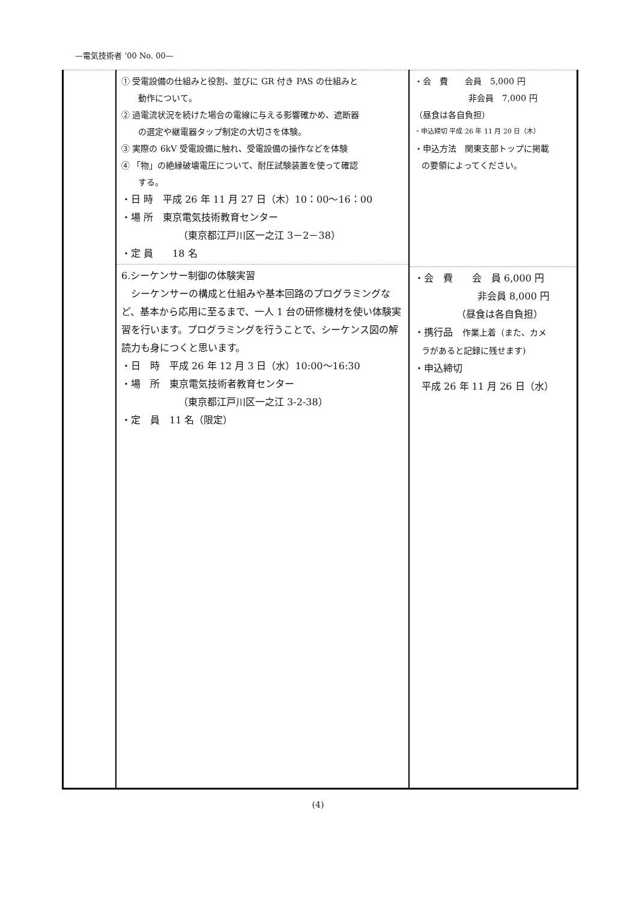—電気技術者 ’00 No. 00—
| | ① 受電設備の仕組みと役割、並びに GR 付き PAS の仕組みと 動作について。 ② 過電流状況を続けた場合の電線に与える影響確かめ、遮断器 の選定や継電器タップ制定の大切さを体験。 ③ 実際の 6kV 受電設備に触れ、受電設備の操作などを体験 ④ 「物」の絶縁破壊電圧について、耐圧試験装置を使って確認 する。 ・日 時 平成 26 年 11 月 27 日（木）10：00～16：00 ・場 所 東京電気技術教育センター （東京都江戸川区一之江 3－2－38） ・定 員 18 名 6.シーケンサー制御の体験実習 シーケンサーの構成と仕組みや基本回路のプログラミングなど、基本から応用に至るまで、一人 1 台の研修機材を使い体験実習を行います。プログラミングを行うことで、シーケンス図の解読力も身につくと思います。 ・日 時 平成 26 年 12 月 3 日（水）10:00～16:30 ・場 所 東京電気技術者教育センター （東京都江戸川区一之江 3-2-38） ・定 員 11 名（限定） | ・会 費 会員 5,000 円 非会員 7,000 円 （昼食は各自負担） ・申込締切 平成 26 年 11 月 20 日（木） ・申込方法 関東支部トップに掲載 の要領によってください。 ・会 費 会 員 6,000 円 非会員 8,000 円 （昼食は各自負担） ・携行品 作業上着（また、カメ ラがあると記録に残せます) ・申込締切 平成 26 年 11 月 26 日（水） |
(4)